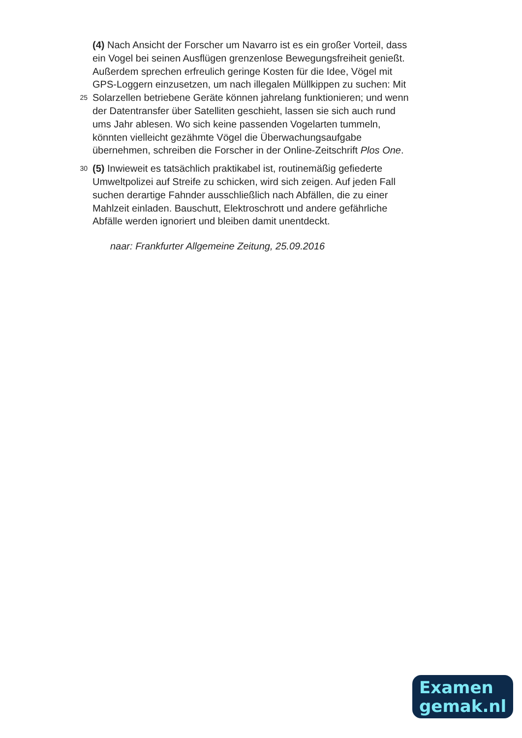(4) Nach Ansicht der Forscher um Navarro ist es ein großer Vorteil, dass
ein Vogel bei seinen Ausflügen grenzenlose Bewegungsfreiheit genießt.
Außerdem sprechen erfreulich geringe Kosten für die Idee, Vögel mit
GPS-Loggern einzusetzen, um nach illegalen Müllkippen zu suchen: Mit
25
Solarzellen betriebene Geräte können jahrelang funktionieren; und wenn
der Datentransfer über Satelliten geschieht, lassen sie sich auch rund
ums Jahr ablesen. Wo sich keine passenden Vogelarten tummeln,
könnten vielleicht gezähmte Vögel die Überwachungsaufgabe
übernehmen, schreiben die Forscher in der Online-Zeitschrift Plos One.
30
(5) Inwieweit es tatsächlich praktikabel ist, routinemäßig gefiederte
Umweltpolizei auf Streife zu schicken, wird sich zeigen. Auf jeden Fall
suchen derartige Fahnder ausschließlich nach Abfällen, die zu einer
Mahlzeit einladen. Bauschutt, Elektroschrott und andere gefährliche
Abfälle werden ignoriert und bleiben damit unentdeckt.
naar: Frankfurter Allgemeine Zeitung, 25.09.2016
Examen
gemak.nl